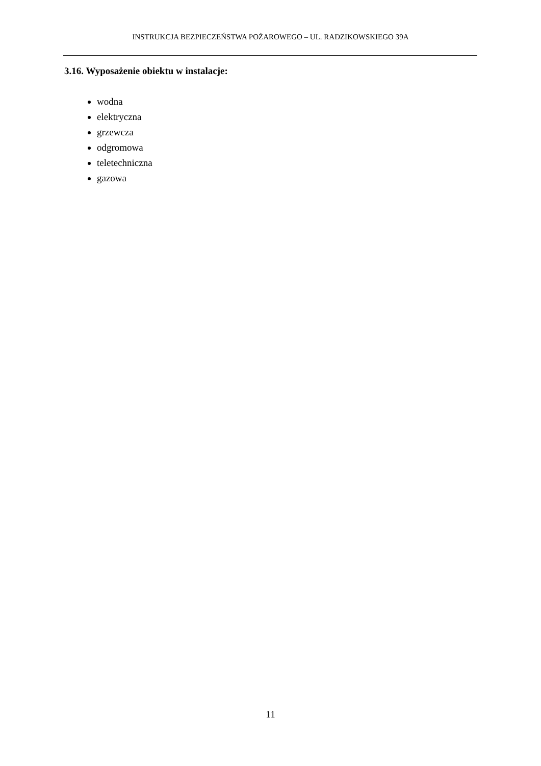INSTRUKCJA BEZPIECZEŃSTWA POŻAROWEGO – UL. RADZIKOWSKIEGO 39A
3.16. Wyposażenie obiektu w instalacje:
wodna
elektryczna
grzewcza
odgromowa
teletechniczna
gazowa
11